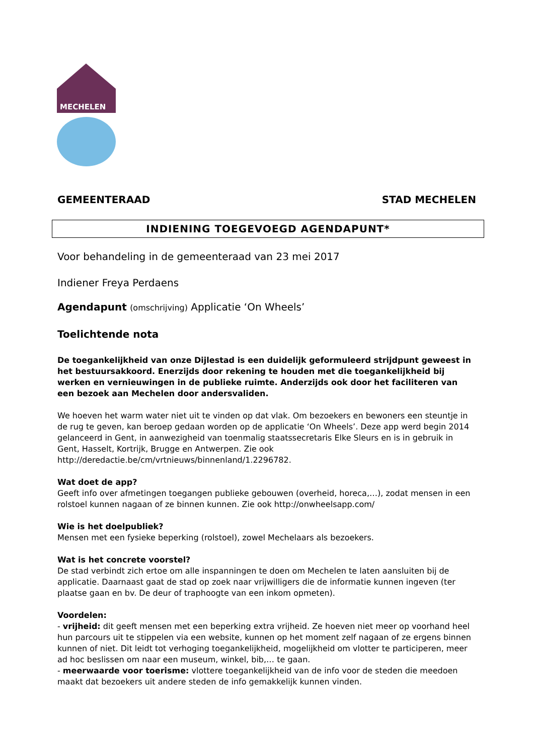MECHELEN
GEMEENTERAAD STAD MECHELEN
INDIENING TOEGEVOEGD AGENDAPUNT*
Voor behandeling in de gemeenteraad van 23 mei 2017
Indiener Freya Perdaens
Agendapunt (omschrijving) Applicatie ‘On Wheels’
Toelichtende nota
De toegankelijkheid van onze Dijlestad is een duidelijk geformuleerd strijdpunt geweest in het bestuursakkoord. Enerzijds door rekening te houden met die toegankelijkheid bij werken en vernieuwingen in de publieke ruimte. Anderzijds ook door het faciliteren van een bezoek aan Mechelen door andersvaliden.
We hoeven het warm water niet uit te vinden op dat vlak. Om bezoekers en bewoners een steuntje in de rug te geven, kan beroep gedaan worden op de applicatie ‘On Wheels’. Deze app werd begin 2014 gelanceerd in Gent, in aanwezigheid van toenmalig staatssecretaris Elke Sleurs en is in gebruik in Gent, Hasselt, Kortrijk, Brugge en Antwerpen. Zie ook http://deredactie.be/cm/vrtnieuws/binnenland/1.2296782.
Wat doet de app?
Geeft info over afmetingen toegangen publieke gebouwen (overheid, horeca,…), zodat mensen in een rolstoel kunnen nagaan of ze binnen kunnen. Zie ook http://onwheelsapp.com/
Wie is het doelpubliek?
Mensen met een fysieke beperking (rolstoel), zowel Mechelaars als bezoekers.
Wat is het concrete voorstel?
De stad verbindt zich ertoe om alle inspanningen te doen om Mechelen te laten aansluiten bij de applicatie. Daarnaast gaat de stad op zoek naar vrijwilligers die de informatie kunnen ingeven (ter plaatse gaan en bv. De deur of traphoogte van een inkom opmeten).
Voordelen:
- vrijheid: dit geeft mensen met een beperking extra vrijheid. Ze hoeven niet meer op voorhand heel hun parcours uit te stippelen via een website, kunnen op het moment zelf nagaan of ze ergens binnen kunnen of niet. Dit leidt tot verhoging toegankelijkheid, mogelijkheid om vlotter te participeren, meer ad hoc beslissen om naar een museum, winkel, bib,… te gaan.
- meerwaarde voor toerisme: vlottere toegankelijkheid van de info voor de steden die meedoen maakt dat bezoekers uit andere steden de info gemakkelijk kunnen vinden.